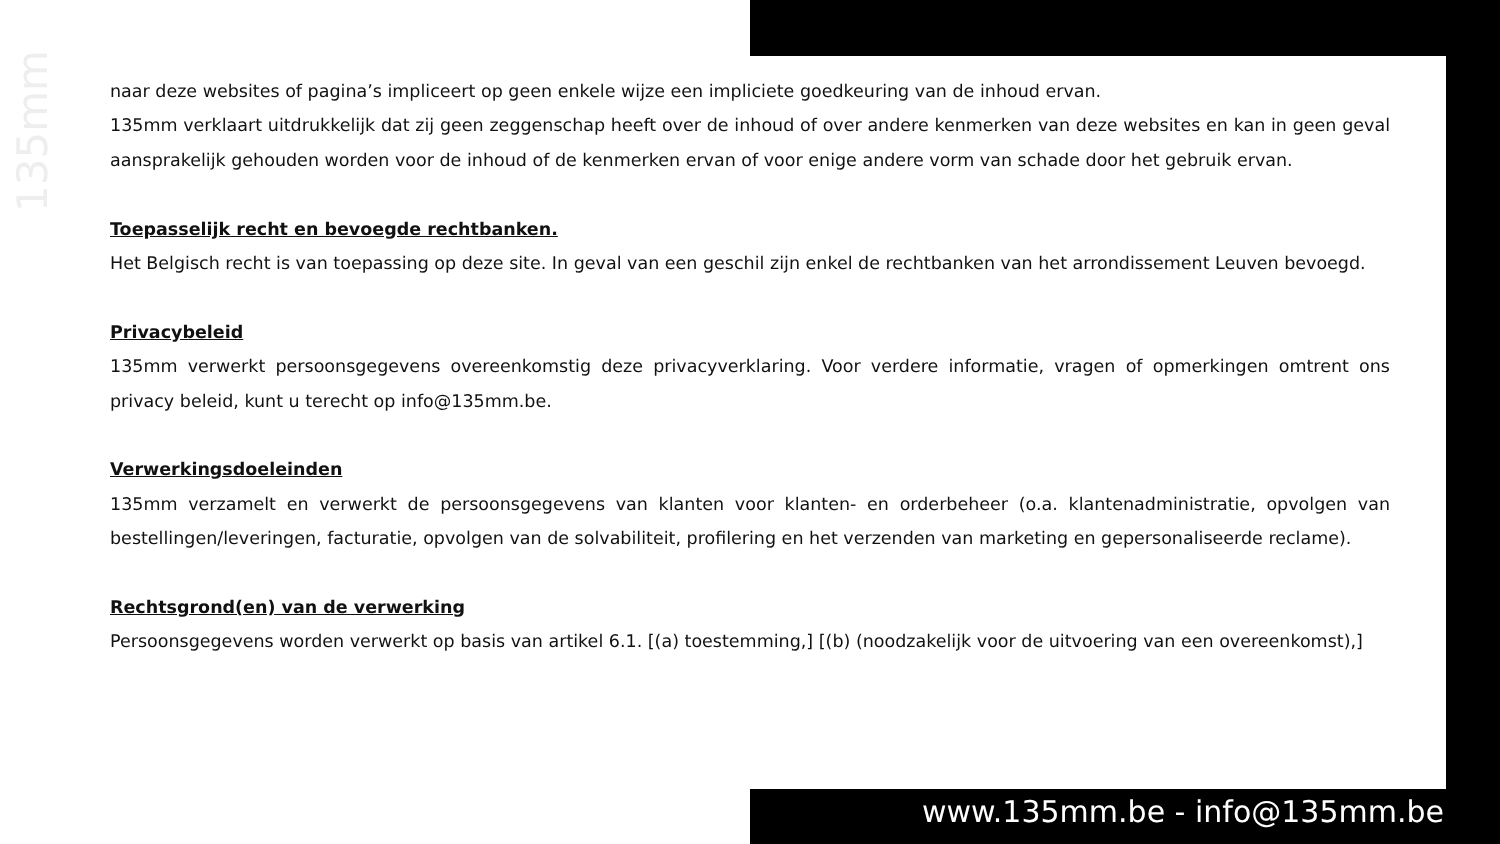135mm
naar deze websites of pagina’s impliceert op geen enkele wijze een impliciete goedkeuring van de inhoud ervan.
135mm verklaart uitdrukkelijk dat zij geen zeggenschap heeft over de inhoud of over andere kenmerken van deze websites en kan in geen geval aansprakelijk gehouden worden voor de inhoud of de kenmerken ervan of voor enige andere vorm van schade door het gebruik ervan.
Toepasselijk recht en bevoegde rechtbanken.
Het Belgisch recht is van toepassing op deze site. In geval van een geschil zijn enkel de rechtbanken van het arrondissement Leuven bevoegd.
Privacybeleid
135mm verwerkt persoonsgegevens overeenkomstig deze privacyverklaring. Voor verdere informatie, vragen of opmerkingen omtrent ons privacy beleid, kunt u terecht op info@135mm.be.
Verwerkingsdoeleinden
135mm verzamelt en verwerkt de persoonsgegevens van klanten voor klanten- en orderbeheer (o.a. klantenadministratie, opvolgen van bestellingen/leveringen, facturatie, opvolgen van de solvabiliteit, profilering en het verzenden van marketing en gepersonaliseerde reclame).
Rechtsgrond(en) van de verwerking
Persoonsgegevens worden verwerkt op basis van artikel 6.1. [(a) toestemming,] [(b) (noodzakelijk voor de uitvoering van een overeenkomst),]
www.135mm.be - info@135mm.be